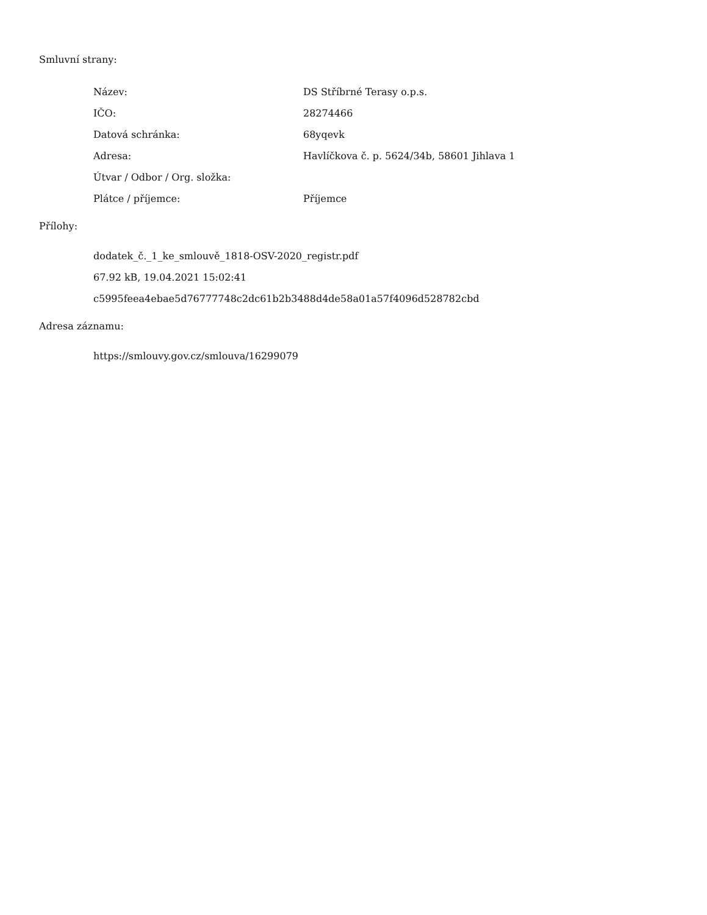Smluvní strany:
| Název: | DS Stříbrné Terasy o.p.s. |
| IČO: | 28274466 |
| Datová schránka: | 68yqevk |
| Adresa: | Havlíčkova č. p. 5624/34b, 58601 Jihlava 1 |
| Útvar / Odbor / Org. složka: | |
| Plátce / příjemce: | Příjemce |
Přílohy:
dodatek_č._1_ke_smlouvě_1818-OSV-2020_registr.pdf
67.92 kB, 19.04.2021 15:02:41
c5995feea4ebae5d76777748c2dc61b2b3488d4de58a01a57f4096d528782cbd
Adresa záznamu:
https://smlouvy.gov.cz/smlouva/16299079